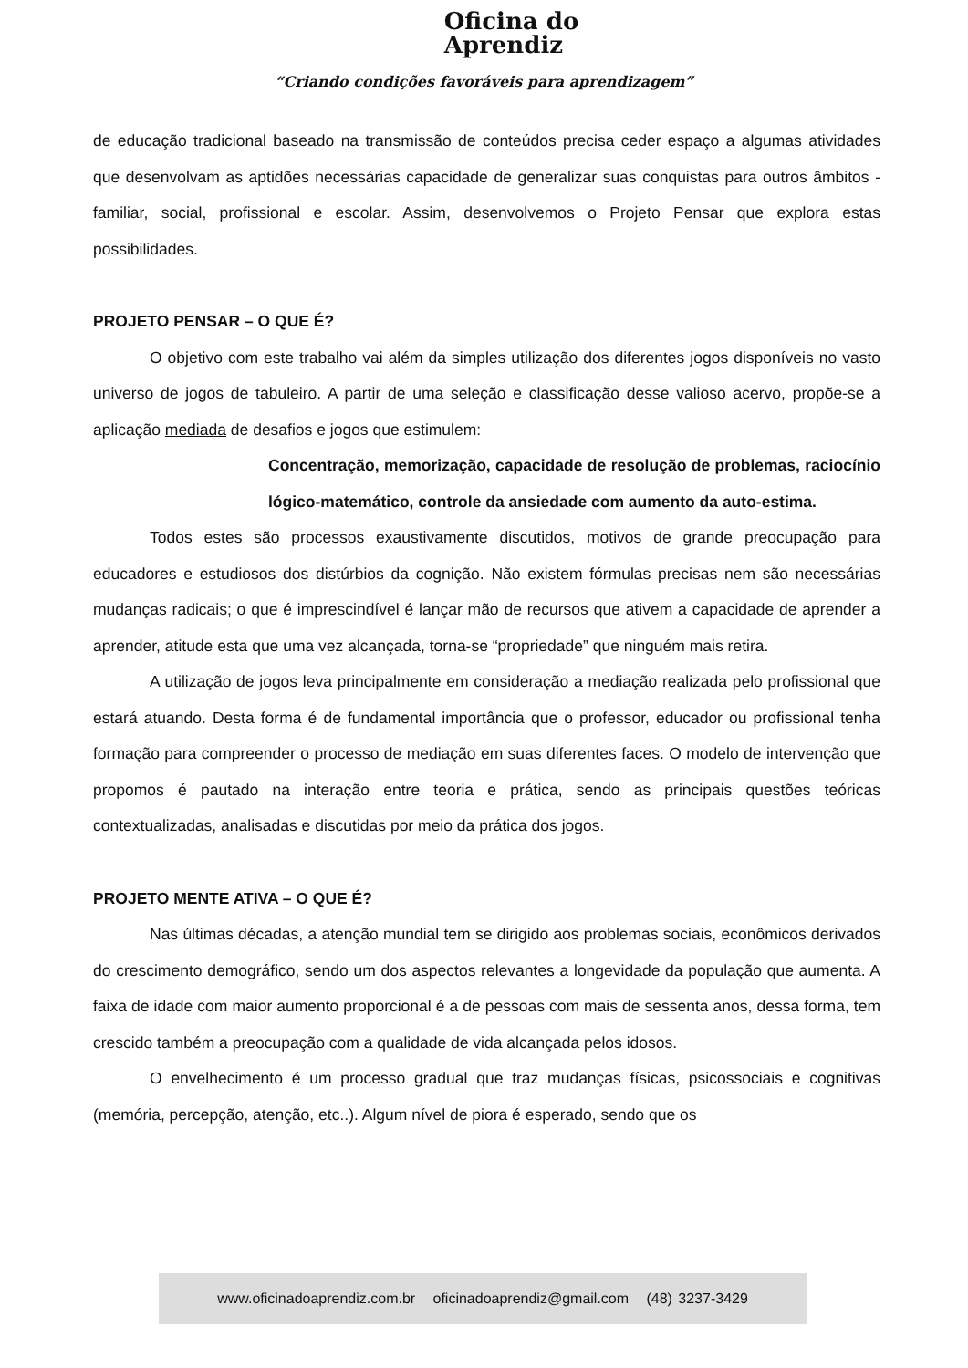Oficina do
Aprendiz
“Criando condições favoráveis para aprendizagem”
de educação tradicional baseado na transmissão de conteúdos precisa ceder espaço a algumas atividades que desenvolvam as aptidões necessárias capacidade de generalizar suas conquistas para outros âmbitos - familiar, social, profissional e escolar. Assim, desenvolvemos o Projeto Pensar que explora estas possibilidades.
PROJETO PENSAR – O QUE É?
O objetivo com este trabalho vai além da simples utilização dos diferentes jogos disponíveis no vasto universo de jogos de tabuleiro. A partir de uma seleção e classificação desse valioso acervo, propõe-se a aplicação mediada de desafios e jogos que estimulem:
Concentração, memorização, capacidade de resolução de problemas, raciocínio lógico-matemático, controle da ansiedade com aumento da auto-estima.
Todos estes são processos exaustivamente discutidos, motivos de grande preocupação para educadores e estudiosos dos distúrbios da cognição. Não existem fórmulas precisas nem são necessárias mudanças radicais; o que é imprescindível é lançar mão de recursos que ativem a capacidade de aprender a aprender, atitude esta que uma vez alcançada, torna-se “propriedade” que ninguém mais retira.
A utilização de jogos leva principalmente em consideração a mediação realizada pelo profissional que estará atuando. Desta forma é de fundamental importância que o professor, educador ou profissional tenha formação para compreender o processo de mediação em suas diferentes faces. O modelo de intervenção que propomos é pautado na interação entre teoria e prática, sendo as principais questões teóricas contextualizadas, analisadas e discutidas por meio da prática dos jogos.
PROJETO MENTE ATIVA – O QUE É?
Nas últimas décadas, a atenção mundial tem se dirigido aos problemas sociais, econômicos derivados do crescimento demográfico, sendo um dos aspectos relevantes a longevidade da população que aumenta. A faixa de idade com maior aumento proporcional é a de pessoas com mais de sessenta anos, dessa forma, tem crescido também a preocupação com a qualidade de vida alcançada pelos idosos.
O envelhecimento é um processo gradual que traz mudanças físicas, psicossociais e cognitivas (memória, percepção, atenção, etc..). Algum nível de piora é esperado, sendo que os
www.oficinadoaprendiz.com.br oficinadoaprendiz@gmail.com (48) 3237-3429